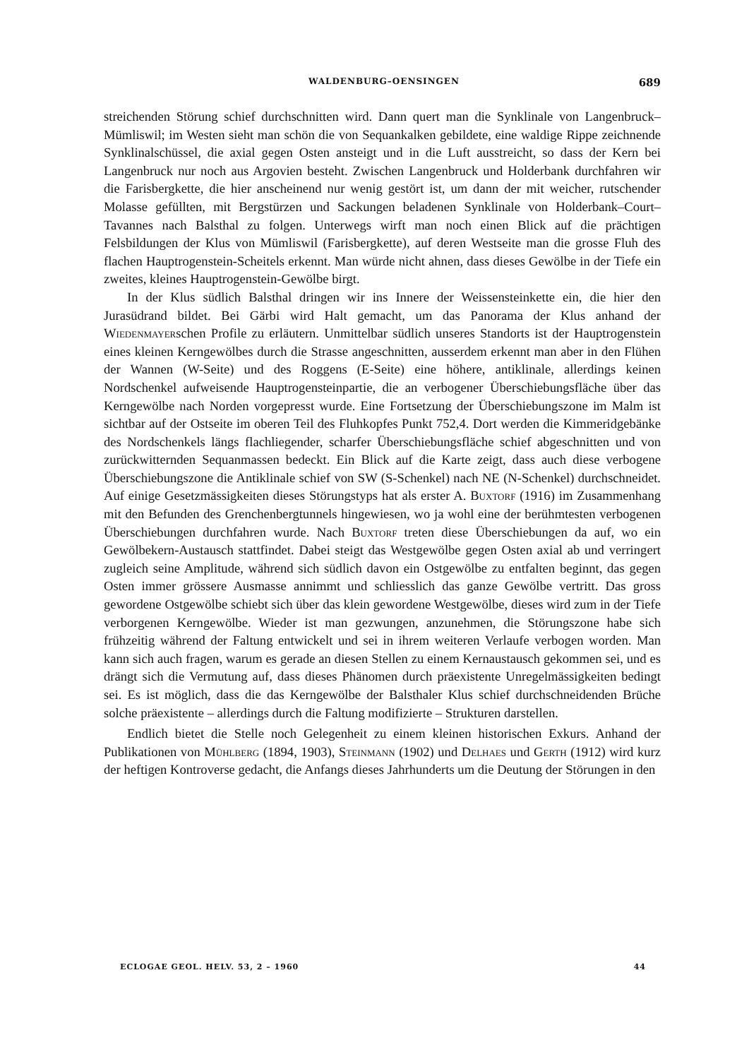WALDENBURG–OENSINGEN 689
streichenden Störung schief durchschnitten wird. Dann quert man die Synklinale von Langenbruck–Mümliswil; im Westen sieht man schön die von Sequankalken gebildete, eine waldige Rippe zeichnende Synklinalschüssel, die axial gegen Osten ansteigt und in die Luft ausstreicht, so dass der Kern bei Langenbruck nur noch aus Argovien besteht. Zwischen Langenbruck und Holderbank durchfahren wir die Farisbergkette, die hier anscheinend nur wenig gestört ist, um dann der mit weicher, rutschender Molasse gefüllten, mit Bergstürzen und Sackungen beladenen Synklinale von Holderbank–Court–Tavannes nach Balsthal zu folgen. Unterwegs wirft man noch einen Blick auf die prächtigen Felsbildungen der Klus von Mümliswil (Farisbergkette), auf deren Westseite man die grosse Fluh des flachen Hauptrogenstein-Scheitels erkennt. Man würde nicht ahnen, dass dieses Gewölbe in der Tiefe ein zweites, kleines Hauptrogenstein-Gewölbe birgt.
In der Klus südlich Balsthal dringen wir ins Innere der Weissensteinkette ein, die hier den Jurasüdrand bildet. Bei Gärbi wird Halt gemacht, um das Panorama der Klus anhand der Wiedenmayerschen Profile zu erläutern. Unmittelbar südlich unseres Standorts ist der Hauptrogenstein eines kleinen Kerngewölbes durch die Strasse angeschnitten, ausserdem erkennt man aber in den Flühen der Wannen (W-Seite) und des Roggens (E-Seite) eine höhere, antiklinale, allerdings keinen Nordschenkel aufweisende Hauptrogensteinpartie, die an verbogener Überschiebungsfläche über das Kerngewölbe nach Norden vorgepresst wurde. Eine Fortsetzung der Überschiebungszone im Malm ist sichtbar auf der Ostseite im oberen Teil des Fluhkopfes Punkt 752,4. Dort werden die Kimmeridgebänke des Nordschenkels längs flachliegender, scharfer Überschiebungsfläche schief abgeschnitten und von zurückwitternden Sequanmassen bedeckt. Ein Blick auf die Karte zeigt, dass auch diese verbogene Überschiebungszone die Antiklinale schief von SW (S-Schenkel) nach NE (N-Schenkel) durchschneidet. Auf einige Gesetzmässigkeiten dieses Störungstyps hat als erster A. Buxtorf (1916) im Zusammenhang mit den Befunden des Grenchenbergtunnels hingewiesen, wo ja wohl eine der berühmtesten verbogenen Überschiebungen durchfahren wurde. Nach Buxtorf treten diese Überschiebungen da auf, wo ein Gewölbekern-Austausch stattfindet. Dabei steigt das Westgewölbe gegen Osten axial ab und verringert zugleich seine Amplitude, während sich südlich davon ein Ostgewölbe zu entfalten beginnt, das gegen Osten immer grössere Ausmasse annimmt und schliesslich das ganze Gewölbe vertritt. Das gross gewordene Ostgewölbe schiebt sich über das klein gewordene Westgewölbe, dieses wird zum in der Tiefe verborgenen Kerngewölbe. Wieder ist man gezwungen, anzunehmen, die Störungszone habe sich frühzeitig während der Faltung entwickelt und sei in ihrem weiteren Verlaufe verbogen worden. Man kann sich auch fragen, warum es gerade an diesen Stellen zu einem Kernaustausch gekommen sei, und es drängt sich die Vermutung auf, dass dieses Phänomen durch präexistente Unregelmässigkeiten bedingt sei. Es ist möglich, dass die das Kerngewölbe der Balsthaler Klus schief durchschneidenden Brüche solche präexistente – allerdings durch die Faltung modifizierte – Strukturen darstellen.
Endlich bietet die Stelle noch Gelegenheit zu einem kleinen historischen Exkurs. Anhand der Publikationen von Mühlberg (1894, 1903), Steinmann (1902) und Delhaes und Gerth (1912) wird kurz der heftigen Kontroverse gedacht, die Anfangs dieses Jahrhunderts um die Deutung der Störungen in den
ECLOGAE GEOL. HELV. 53, 2 – 1960 44